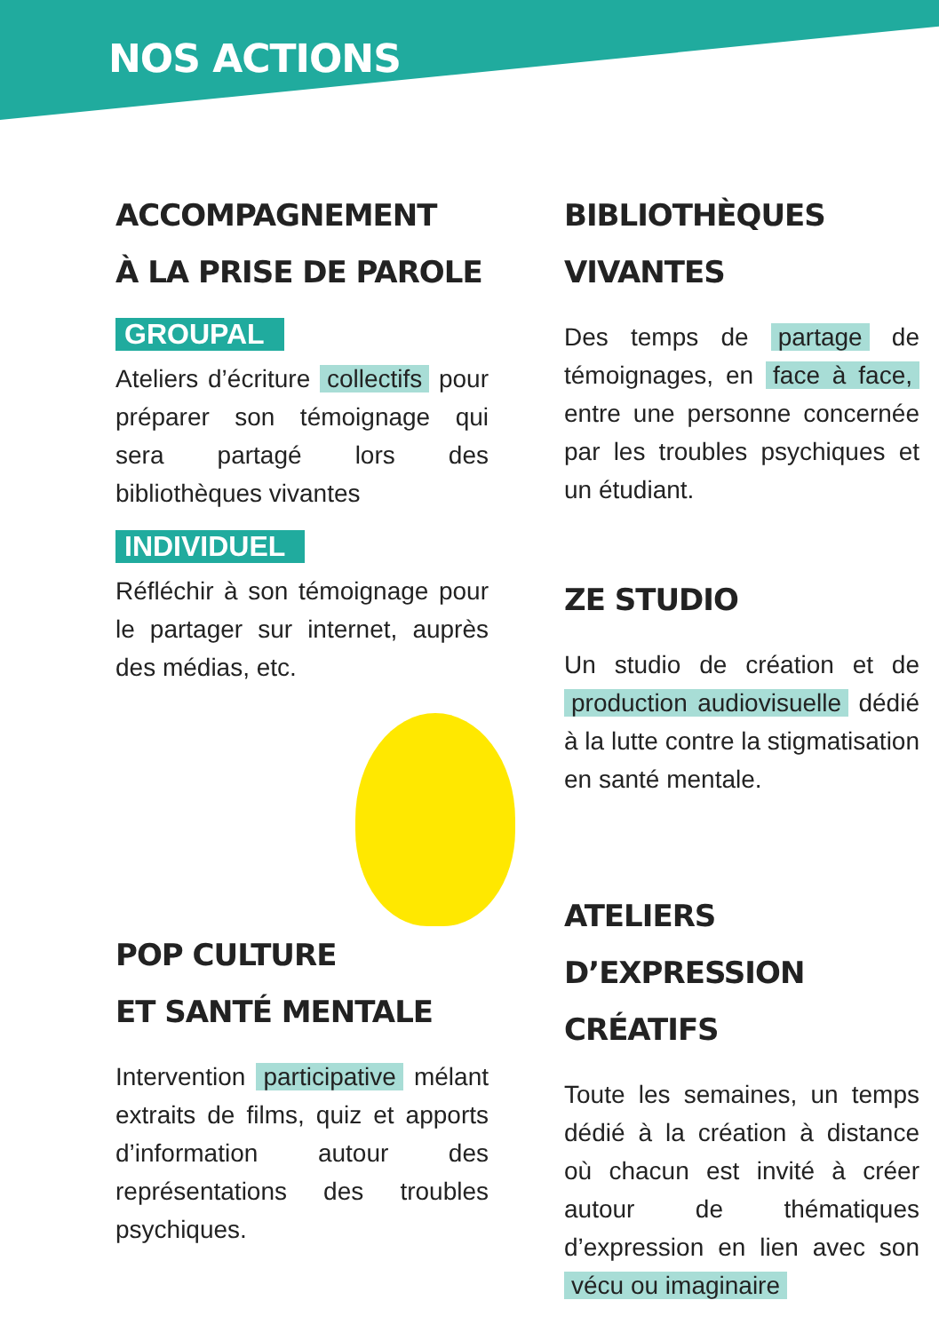NOS ACTIONS
ACCOMPAGNEMENT
À LA PRISE DE PAROLE
GROUPAL
Ateliers d’écriture collectifs pour préparer son témoignage qui sera partagé lors des bibliothèques vivantes
INDIVIDUEL
Réfléchir à son témoignage pour le partager sur internet, auprès des médias, etc.
POP CULTURE
ET SANTÉ MENTALE
Intervention participative mélant extraits de films, quiz et apports d’information autour des représentations des troubles psychiques.
BIBLIOTHÈQUES
VIVANTES
Des temps de partage de témoignages, en face à face, entre une personne concernée par les troubles psychiques et un étudiant.
ZE STUDIO
Un studio de création et de production audiovisuelle dédié à la lutte contre la stigmatisation en santé mentale.
ATELIERS
D’EXPRESSION CRÉATIFS
Toute les semaines, un temps dédié à la création à distance où chacun est invité à créer autour de thématiques d’expression en lien avec son vécu ou imaginaire